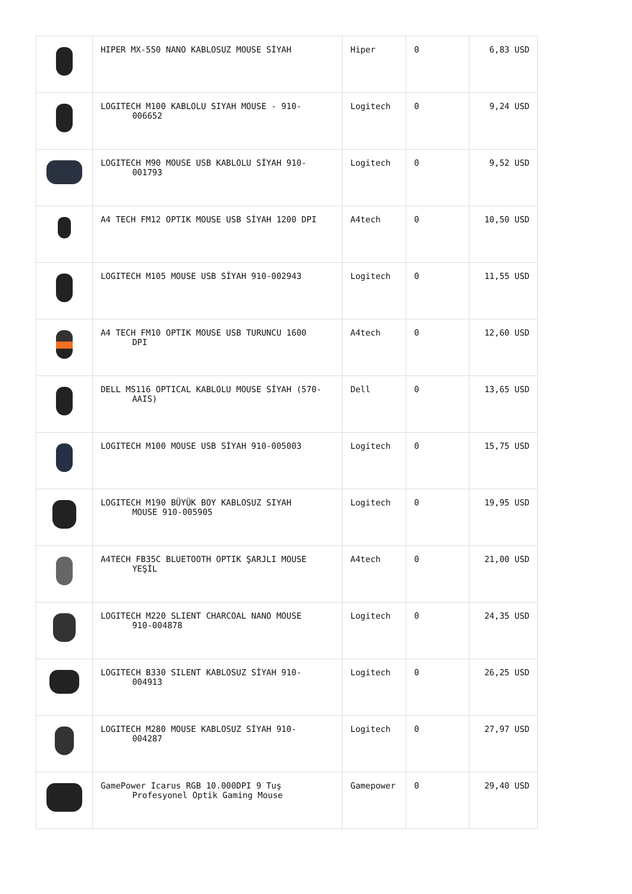| | HIPER MX-550 NANO KABLOSUZ MOUSE SİYAH | Hiper | 0 | 6,83 USD |
| | LOGITECH M100 KABLOLU SIYAH MOUSE - 910- 006652 | Logitech | 0 | 9,24 USD |
| | LOGITECH M90 MOUSE USB KABLOLU SİYAH 910- 001793 | Logitech | 0 | 9,52 USD |
| | A4 TECH FM12 OPTIK MOUSE USB SİYAH 1200 DPI | A4tech | 0 | 10,50 USD |
| | LOGITECH M105 MOUSE USB SİYAH 910-002943 | Logitech | 0 | 11,55 USD |
| | A4 TECH FM10 OPTIK MOUSE USB TURUNCU 1600 DPI | A4tech | 0 | 12,60 USD |
| | DELL MS116 OPTICAL KABLOLU MOUSE SİYAH (570- AAIS) | Dell | 0 | 13,65 USD |
| | LOGITECH M100 MOUSE USB SİYAH 910-005003 | Logitech | 0 | 15,75 USD |
| | LOGITECH M190 BÜYÜK BOY KABLOSUZ SIYAH MOUSE 910-005905 | Logitech | 0 | 19,95 USD |
| | A4TECH FB35C BLUETOOTH OPTIK ŞARJLI MOUSE YEŞİL | A4tech | 0 | 21,00 USD |
| | LOGITECH M220 SLIENT CHARCOAL NANO MOUSE 910-004878 | Logitech | 0 | 24,35 USD |
| | LOGITECH B330 SILENT KABLOSUZ SİYAH 910- 004913 | Logitech | 0 | 26,25 USD |
| | LOGITECH M280 MOUSE KABLOSUZ SİYAH 910- 004287 | Logitech | 0 | 27,97 USD |
| | GamePower Icarus RGB 10.000DPI 9 Tuş Profesyonel Optik Gaming Mouse | Gamepower | 0 | 29,40 USD |